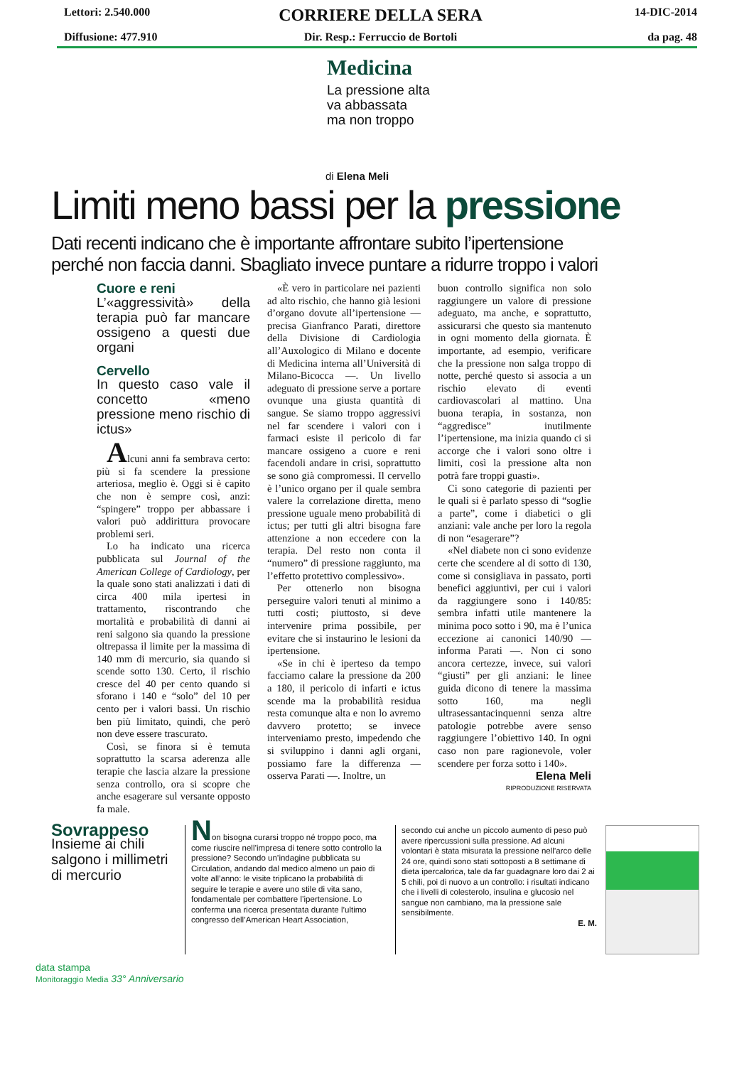Lettori: 2.540.000
CORRIERE DELLA SERA
14-DIC-2014
Diffusione: 477.910 Dir. Resp.: Ferruccio de Bortoli
da pag. 48
Medicina
La pressione alta
va abbassata
ma non troppo
di Elena Meli
Limiti meno bassi per la pressione
Dati recenti indicano che è importante affrontare subito l’ipertensione
perché non faccia danni. Sbagliato invece puntare a ridurre troppo i valori
Cuore e reni
L’«aggressività» della terapia può far mancare ossigeno a questi due organi
Cervello
In questo caso vale il concetto «meno pressione meno rischio di ictus»
Alcuni anni fa sembrava certo: più si fa scendere la pressione arteriosa, meglio è. Oggi si è capito che non è sempre così, anzi: “spingere” troppo per abbassare i valori può addirittura provocare problemi seri.
Lo ha indicato una ricerca pubblicata sul Journal of the American College of Cardiology, per la quale sono stati analizzati i dati di circa 400 mila ipertesi in trattamento, riscontrando che mortalità e probabilità di danni ai reni salgono sia quando la pressione oltrepassa il limite per la massima di 140 mm di mercurio, sia quando si scende sotto 130. Certo, il rischio cresce del 40 per cento quando si sforano i 140 e “solo” del 10 per cento per i valori bassi. Un rischio ben più limitato, quindi, che però non deve essere trascurato.
Così, se finora si è temuta soprattutto la scarsa aderenza alle terapie che lascia alzare la pressione senza controllo, ora si scopre che anche esagerare sul versante opposto fa male.
«È vero in particolare nei pazienti ad alto rischio, che hanno già lesioni d’organo dovute all’ipertensione — precisa Gianfranco Parati, direttore della Divisione di Cardiologia all’Auxologico di Milano e docente di Medicina interna all’Università di Milano-Bicocca —. Un livello adeguato di pressione serve a portare ovunque una giusta quantità di sangue. Se siamo troppo aggressivi nel far scendere i valori con i farmaci esiste il pericolo di far mancare ossigeno a cuore e reni facendoli andare in crisi, soprattutto se sono già compromessi. Il cervello è l’unico organo per il quale sembra valere la correlazione diretta, meno pressione uguale meno probabilità di ictus; per tutti gli altri bisogna fare attenzione a non eccedere con la terapia. Del resto non conta il “numero” di pressione raggiunto, ma l’effetto protettivo complessivo».
Per ottenerlo non bisogna perseguire valori tenuti al minimo a tutti costi; piuttosto, si deve intervenire prima possibile, per evitare che si instaurino le lesioni da ipertensione.
«Se in chi è iperteso da tempo facciamo calare la pressione da 200 a 180, il pericolo di infarti e ictus scende ma la probabilità residua resta comunque alta e non lo avremo davvero protetto; se invece interveniamo presto, impedendo che si sviluppino i danni agli organi, possiamo fare la differenza — osserva Parati —. Inoltre, un
buon controllo significa non solo raggiungere un valore di pressione adeguato, ma anche, e soprattutto, assicurarsi che questo sia mantenuto in ogni momento della giornata. È importante, ad esempio, verificare che la pressione non salga troppo di notte, perché questo si associa a un rischio elevato di eventi cardiovascolari al mattino. Una buona terapia, in sostanza, non “aggredisce” inutilmente l’ipertensione, ma inizia quando ci si accorge che i valori sono oltre i limiti, così la pressione alta non potrà fare troppi guasti».
Ci sono categorie di pazienti per le quali si è parlato spesso di “soglie a parte”, come i diabetici o gli anziani: vale anche per loro la regola di non “esagerare”?
«Nel diabete non ci sono evidenze certe che scendere al di sotto di 130, come si consigliava in passato, porti benefici aggiuntivi, per cui i valori da raggiungere sono i 140/85: sembra infatti utile mantenere la minima poco sotto i 90, ma è l’unica eccezione ai canonici 140/90 — informa Parati —. Non ci sono ancora certezze, invece, sui valori “giusti” per gli anziani: le linee guida dicono di tenere la massima sotto 160, ma negli ultrasessantacinquenni senza altre patologie potrebbe avere senso raggiungere l’obiettivo 140. In ogni caso non pare ragionevole, voler scendere per forza sotto i 140».
Elena Meli
RIPRODUZIONE RISERVATA
Sovrappeso
Insieme ai chili salgono i millimetri di mercurio
Non bisogna curarsi troppo né troppo poco, ma come riuscire nell’impresa di tenere sotto controllo la pressione? Secondo un’indagine pubblicata su Circulation, andando dal medico almeno un paio di volte all’anno: le visite triplicano la probabilità di seguire le terapie e avere uno stile di vita sano, fondamentale per combattere l’ipertensione. Lo conferma una ricerca presentata durante l’ultimo congresso dell’American Heart Association,
secondo cui anche un piccolo aumento di peso può avere ripercussioni sulla pressione. Ad alcuni volontari è stata misurata la pressione nell’arco delle 24 ore, quindi sono stati sottoposti a 8 settimane di dieta ipercalorica, tale da far guadagnare loro dai 2 ai 5 chili, poi di nuovo a un controllo: i risultati indicano che i livelli di colesterolo, insulina e glucosio nel sangue non cambiano, ma la pressione sale sensibilmente.
E. M.
data stampa
Monitoraggio Media 33° Anniversario